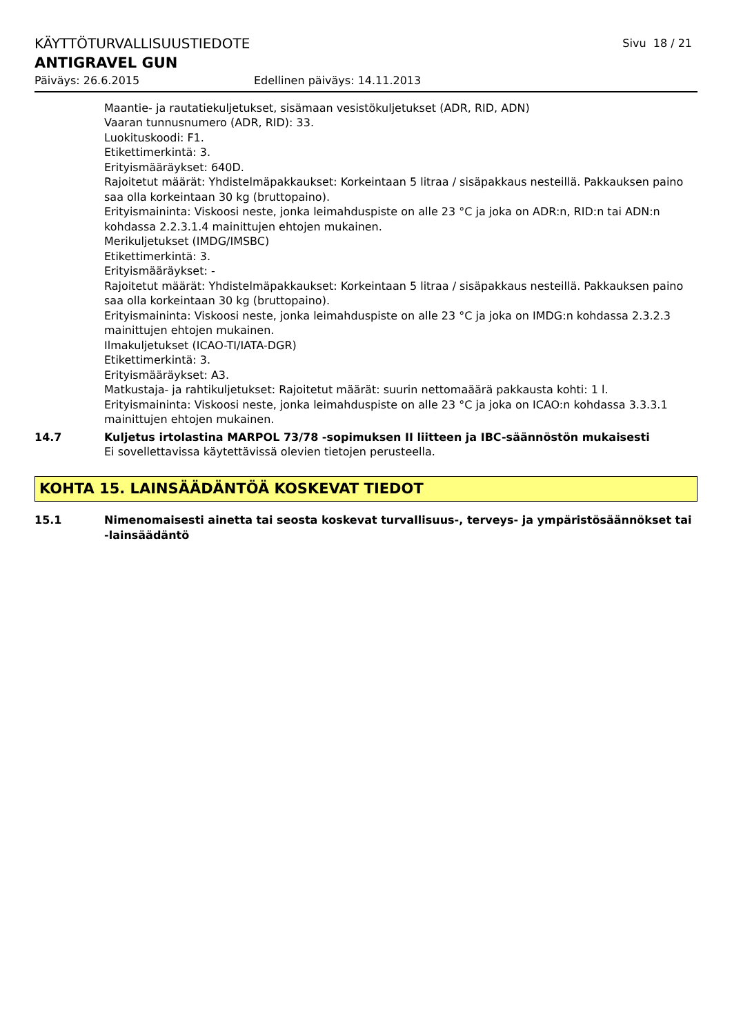KÄYTTÖTURVALLISUUSTIEDOTE Sivu 18 / 21
ANTIGRAVEL GUN
Päiväys: 26.6.2015 Edellinen päiväys: 14.11.2013
Maantie- ja rautatiekuljetukset, sisämaan vesistökuljetukset (ADR, RID, ADN)
Vaaran tunnusnumero (ADR, RID): 33.
Luokituskoodi: F1.
Etikettimerkintä: 3.
Erityismääräykset: 640D.
Rajoitetut määrät: Yhdistelmäpakkaukset: Korkeintaan 5 litraa / sisäpakkaus nesteillä. Pakkauksen paino saa olla korkeintaan 30 kg (bruttopaino).
Erityismaininta: Viskoosi neste, jonka leimahduspiste on alle 23 °C ja joka on ADR:n, RID:n tai ADN:n kohdassa 2.2.3.1.4 mainittujen ehtojen mukainen.
Merikuljetukset (IMDG/IMSBC)
Etikettimerkintä: 3.
Erityismääräykset: -
Rajoitetut määrät: Yhdistelmäpakkaukset: Korkeintaan 5 litraa / sisäpakkaus nesteillä. Pakkauksen paino saa olla korkeintaan 30 kg (bruttopaino).
Erityismaininta: Viskoosi neste, jonka leimahduspiste on alle 23 °C ja joka on IMDG:n kohdassa 2.3.2.3 mainittujen ehtojen mukainen.
Ilmakuljetukset (ICAO-TI/IATA-DGR)
Etikettimerkintä: 3.
Erityismääräykset: A3.
Matkustaja- ja rahtikuljetukset: Rajoitetut määrät: suurin nettomaäärä pakkausta kohti: 1 l.
Erityismaininta: Viskoosi neste, jonka leimahduspiste on alle 23 °C ja joka on ICAO:n kohdassa 3.3.3.1 mainittujen ehtojen mukainen.
14.7 Kuljetus irtolastina MARPOL 73/78 -sopimuksen II liitteen ja IBC-säännöstön mukaisesti
Ei sovellettavissa käytettävissä olevien tietojen perusteella.
KOHTA 15. LAINSÄÄDÄNTÖÄ KOSKEVAT TIEDOT
15.1 Nimenomaisesti ainetta tai seosta koskevat turvallisuus-, terveys- ja ympäristösäännökset tai -lainsäädäntö